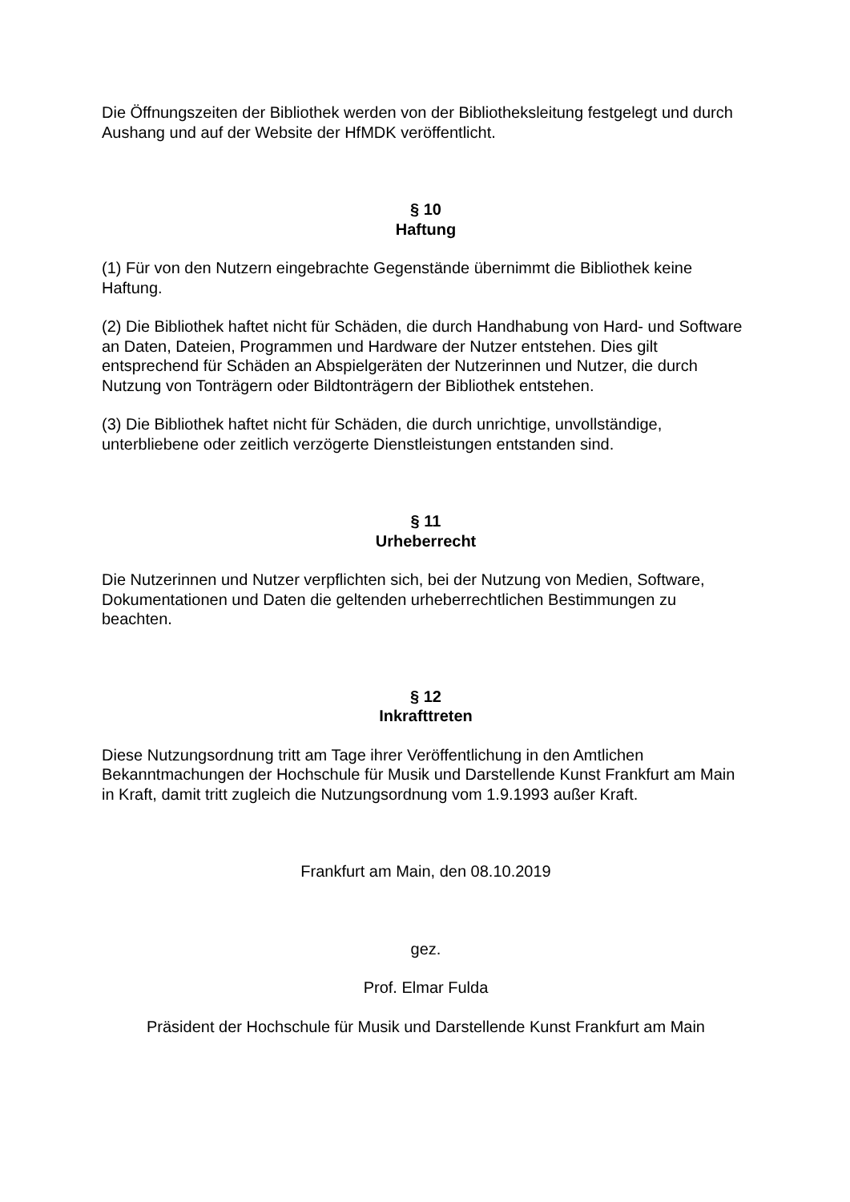Die Öffnungszeiten der Bibliothek werden von der Bibliotheksleitung festgelegt und durch Aushang und auf der Website der HfMDK veröffentlicht.
§ 10
Haftung
(1) Für von den Nutzern eingebrachte Gegenstände übernimmt die Bibliothek keine Haftung.
(2) Die Bibliothek haftet nicht für Schäden, die durch Handhabung von Hard- und Software an Daten, Dateien, Programmen und Hardware der Nutzer entstehen. Dies gilt entsprechend für Schäden an Abspielgeräten der Nutzerinnen und Nutzer, die durch Nutzung von Tonträgern oder Bildtonträgern der Bibliothek entstehen.
(3) Die Bibliothek haftet nicht für Schäden, die durch unrichtige, unvollständige, unterbliebene oder zeitlich verzögerte Dienstleistungen entstanden sind.
§ 11
Urheberrecht
Die Nutzerinnen und Nutzer verpflichten sich, bei der Nutzung von Medien, Software, Dokumentationen und Daten die geltenden urheberrechtlichen Bestimmungen zu beachten.
§ 12
Inkrafttreten
Diese Nutzungsordnung tritt am Tage ihrer Veröffentlichung in den Amtlichen Bekanntmachungen der Hochschule für Musik und Darstellende Kunst Frankfurt am Main in Kraft, damit tritt zugleich die Nutzungsordnung vom 1.9.1993 außer Kraft.
Frankfurt am Main, den 08.10.2019
gez.
Prof. Elmar Fulda
Präsident der Hochschule für Musik und Darstellende Kunst Frankfurt am Main